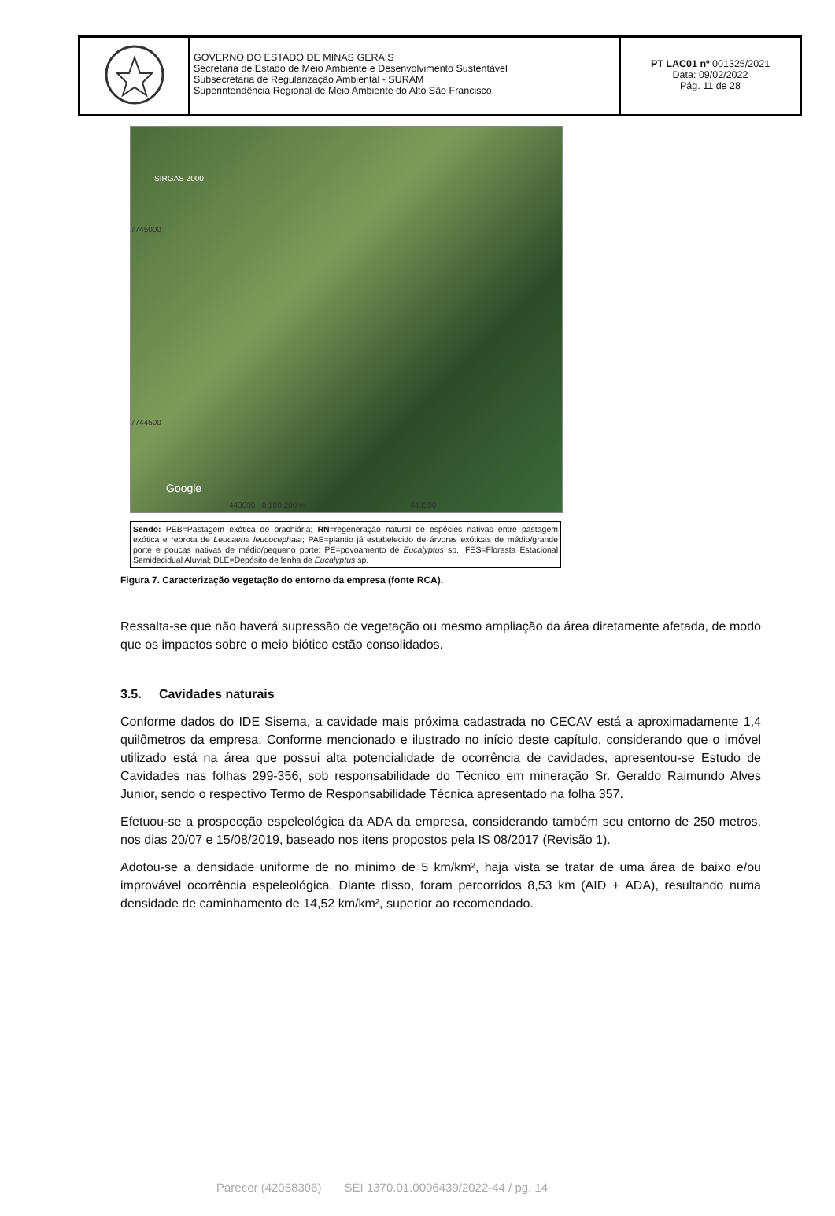| | GOVERNO DO ESTADO DE MINAS GERAIS Secretaria de Estado de Meio Ambiente e Desenvolvimento Sustentável Subsecretaria de Regularização Ambiental - SURAM Superintendência Regional de Meio Ambiente do Alto São Francisco. | PT LAC01 nº 001325/2021 Data: 09/02/2022 Pág. 11 de 28 |
SIRGAS 2000
Google
7745000
7744500
443000 0 100 200 m 443500
Sendo: PEB=Pastagem exótica de brachiária; RN=regeneração natural de espécies nativas entre pastagem exótica e rebrota de Leucaena leucocephala; PAE=plantio já estabelecido de árvores exóticas de médio/grande porte e poucas nativas de médio/pequeno porte; PE=povoamento de Eucalyptus sp.; FES=Floresta Estacional Semidecidual Aluvial; DLE=Depósito de lenha de Eucalyptus sp.
Figura 7. Caracterização vegetação do entorno da empresa (fonte RCA).
Ressalta-se que não haverá supressão de vegetação ou mesmo ampliação da área diretamente afetada, de modo que os impactos sobre o meio biótico estão consolidados.
3.5. Cavidades naturais
Conforme dados do IDE Sisema, a cavidade mais próxima cadastrada no CECAV está a aproximadamente 1,4 quilômetros da empresa. Conforme mencionado e ilustrado no início deste capítulo, considerando que o imóvel utilizado está na área que possui alta potencialidade de ocorrência de cavidades, apresentou-se Estudo de Cavidades nas folhas 299-356, sob responsabilidade do Técnico em mineração Sr. Geraldo Raimundo Alves Junior, sendo o respectivo Termo de Responsabilidade Técnica apresentado na folha 357.
Efetuou-se a prospecção espeleológica da ADA da empresa, considerando também seu entorno de 250 metros, nos dias 20/07 e 15/08/2019, baseado nos itens propostos pela IS 08/2017 (Revisão 1).
Adotou-se a densidade uniforme de no mínimo de 5 km/km², haja vista se tratar de uma área de baixo e/ou improvável ocorrência espeleológica. Diante disso, foram percorridos 8,53 km (AID + ADA), resultando numa densidade de caminhamento de 14,52 km/km², superior ao recomendado.
Parecer (42058306) SEI 1370.01.0006439/2022-44 / pg. 14